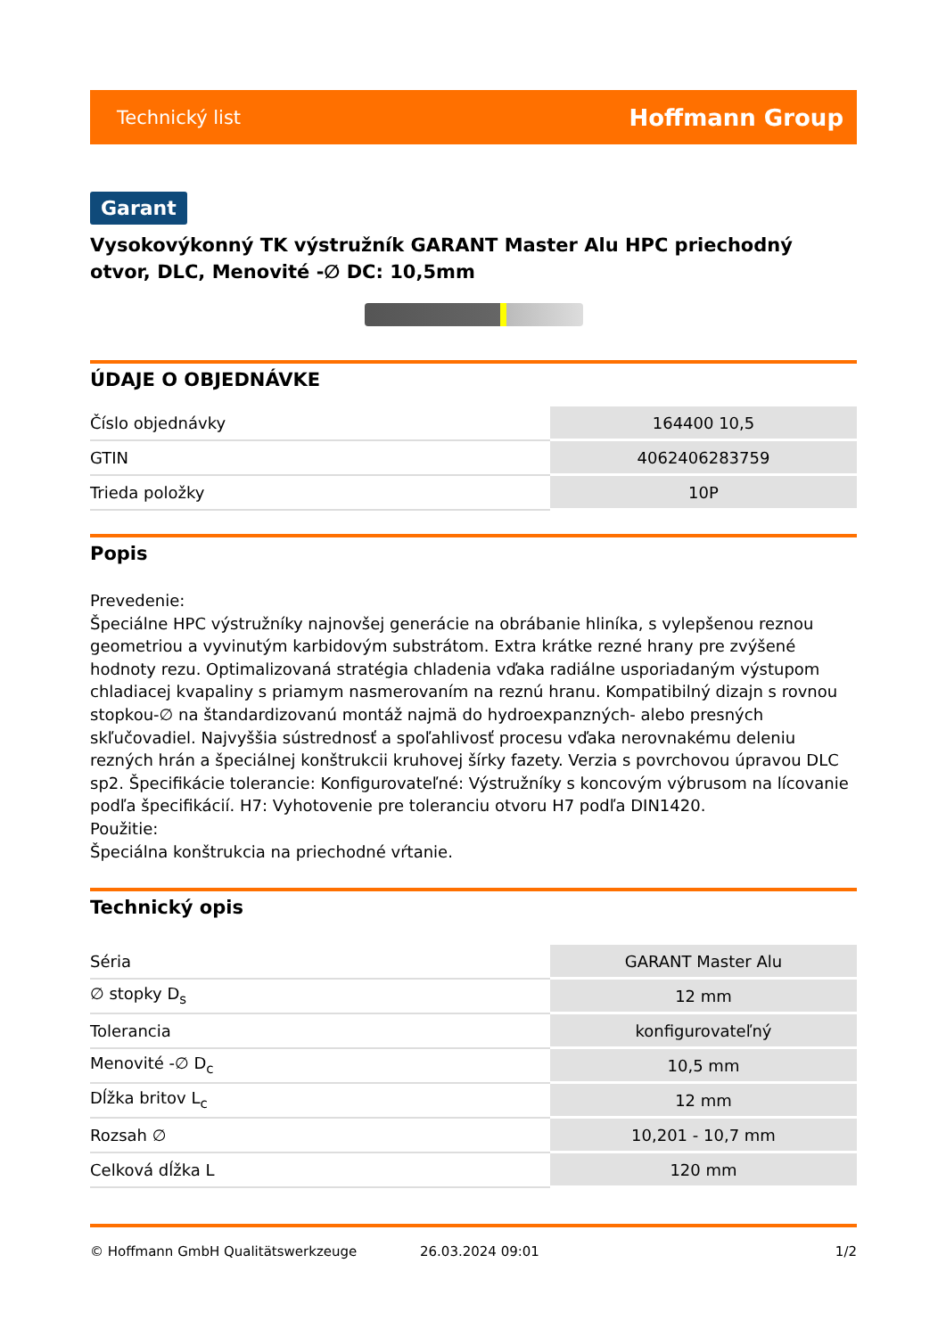Technický list Hoffmann Group
Garant
Vysokovýkonný TK výstružník GARANT Master Alu HPC priechodný otvor, DLC, Menovité -∅ DC: 10,5mm
ÚDAJE O OBJEDNÁVKE
| Číslo objednávky | 164400 10,5 |
| GTIN | 4062406283759 |
| Trieda položky | 10P |
Popis
Prevedenie:
Špeciálne HPC výstružníky najnovšej generácie na obrábanie hliníka, s vylepšenou reznou geometriou a vyvinutým karbidovým substrátom. Extra krátke rezné hrany pre zvýšené hodnoty rezu. Optimalizovaná stratégia chladenia vďaka radiálne usporiadaným výstupom chladiacej kvapaliny s priamym nasmerovaním na reznú hranu. Kompatibilný dizajn s rovnou stopkou-∅ na štandardizovanú montáž najmä do hydroexpanzných- alebo presných skľučovadiel. Najvyššia sústrednosť a spoľahlivosť procesu vďaka nerovnakému deleniu rezných hrán a špeciálnej konštrukcii kruhovej šírky fazety. Verzia s povrchovou úpravou DLC sp2. Špecifikácie tolerancie: Konfigurovateľné: Výstružníky s koncovým výbrusom na lícovanie podľa špecifikácií. H7: Vyhotovenie pre toleranciu otvoru H7 podľa DIN1420.
Použitie:
Špeciálna konštrukcia na priechodné vŕtanie.
Technický opis
| Séria | GARANT Master Alu |
| ∅ stopky D<sub>s</sub> | 12 mm |
| Tolerancia | konfigurovateľný |
| Menovité -∅ D<sub>c</sub> | 10,5 mm |
| Dĺžka britov L<sub>c</sub> | 12 mm |
| Rozsah ∅ | 10,201 - 10,7 mm |
| Celková dĺžka L | 120 mm |
© Hoffmann GmbH Qualitätswerkzeuge 26.03.2024 09:01 1/2